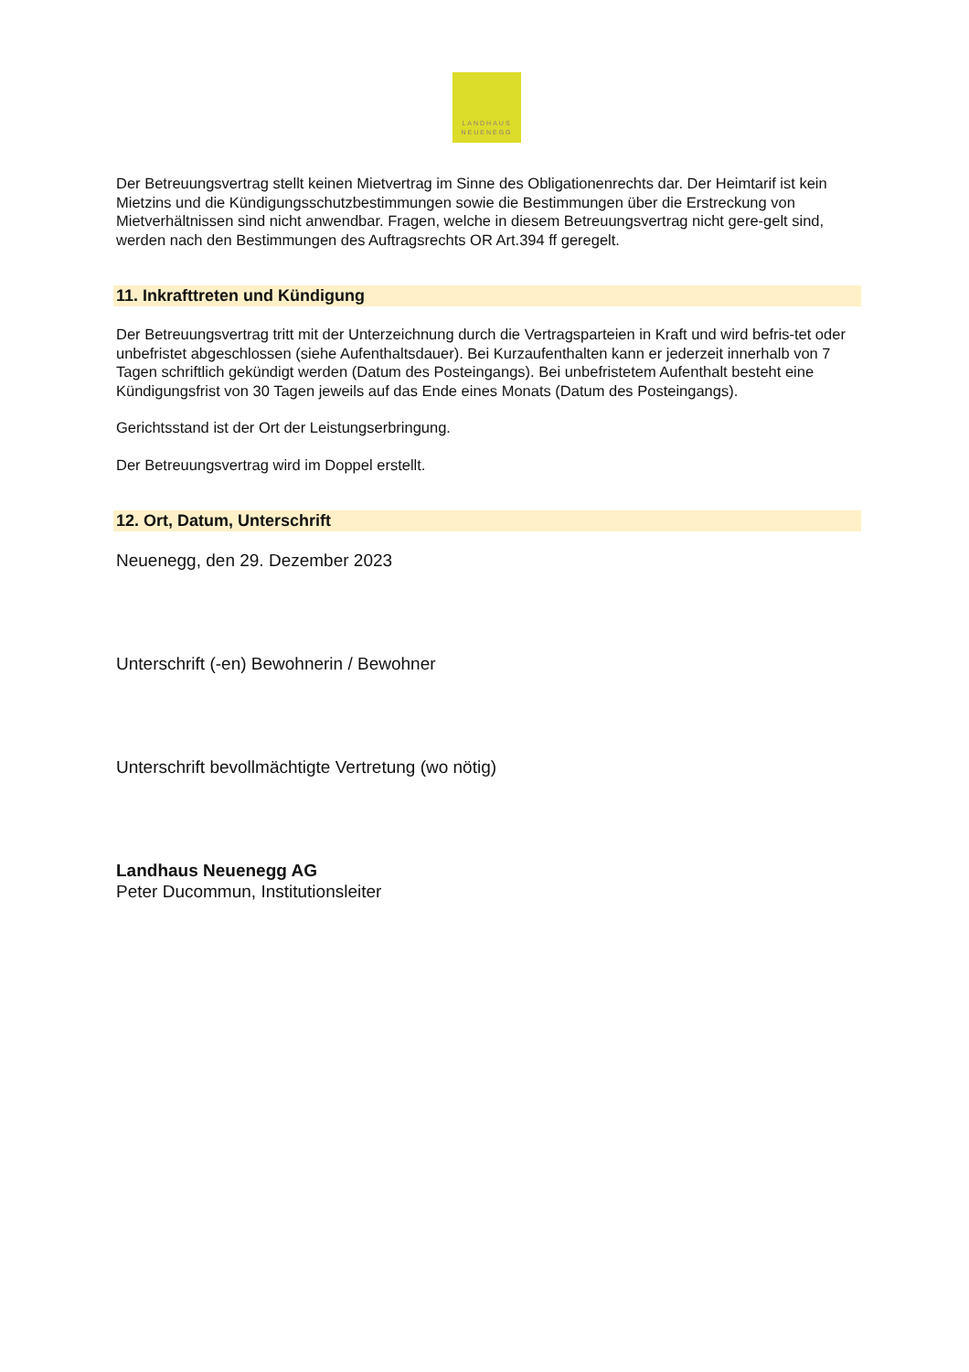LANDHAUS
NEUENEGG
Der Betreuungsvertrag stellt keinen Mietvertrag im Sinne des Obligationenrechts dar. Der Heimtarif ist kein Mietzins und die Kündigungsschutzbestimmungen sowie die Bestimmungen über die Erstreckung von Mietverhältnissen sind nicht anwendbar. Fragen, welche in diesem Betreuungsvertrag nicht gere-gelt sind, werden nach den Bestimmungen des Auftragsrechts OR Art.394 ff geregelt.
11. Inkrafttreten und Kündigung
Der Betreuungsvertrag tritt mit der Unterzeichnung durch die Vertragsparteien in Kraft und wird befris-tet oder unbefristet abgeschlossen (siehe Aufenthaltsdauer). Bei Kurzaufenthalten kann er jederzeit innerhalb von 7 Tagen schriftlich gekündigt werden (Datum des Posteingangs). Bei unbefristetem Aufenthalt besteht eine Kündigungsfrist von 30 Tagen jeweils auf das Ende eines Monats (Datum des Posteingangs).
Gerichtsstand ist der Ort der Leistungserbringung.
Der Betreuungsvertrag wird im Doppel erstellt.
12. Ort, Datum, Unterschrift
Neuenegg, den 29. Dezember 2023
Unterschrift (-en) Bewohnerin / Bewohner
Unterschrift bevollmächtigte Vertretung (wo nötig)
Landhaus Neuenegg AG
Peter Ducommun, Institutionsleiter